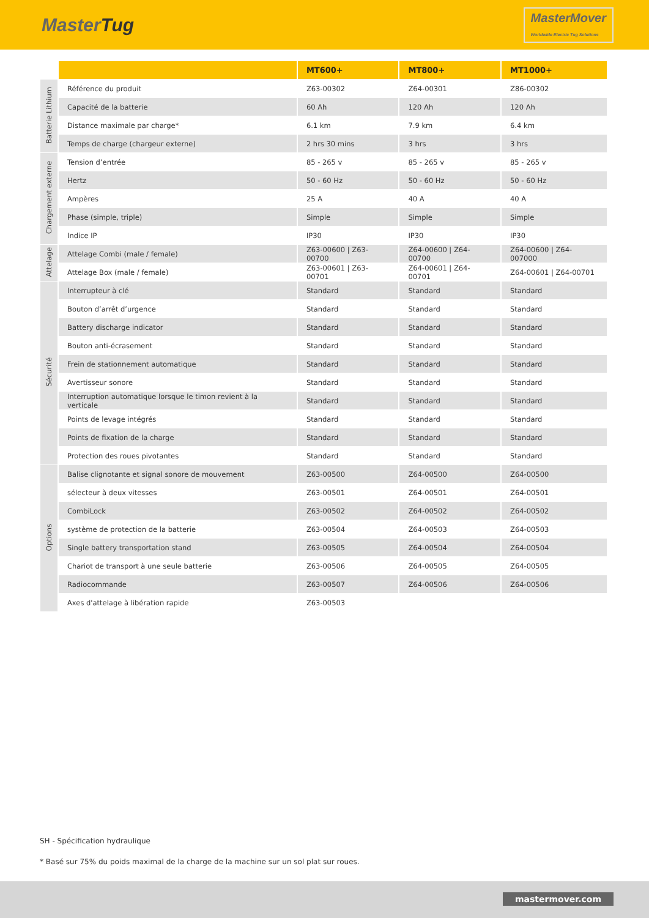MasterTug
MasterMover
Worldwide Electric Tug Solutions
| | | MT600+ | MT800+ | MT1000+ |
| Batterie Lithium | Référence du produit | Z63-00302 | Z64-00301 | Z86-00302 |
| | Capacité de la batterie | 60 Ah | 120 Ah | 120 Ah |
| | Distance maximale par charge* | 6.1 km | 7.9 km | 6.4 km |
| | Temps de charge (chargeur externe) | 2 hrs 30 mins | 3 hrs | 3 hrs |
| Chargement externe | Tension d’entrée | 85 - 265 v | 85 - 265 v | 85 - 265 v |
| | Hertz | 50 - 60 Hz | 50 - 60 Hz | 50 - 60 Hz |
| | Ampères | 25 A | 40 A | 40 A |
| | Phase (simple, triple) | Simple | Simple | Simple |
| | Indice IP | IP30 | IP30 | IP30 |
| Attelage | Attelage Combi (male / female) | Z63-00600 / Z63-00700 | Z64-00600 / Z64-00700 | Z64-00600 / Z64-007000 |
| | Attelage Box (male / female) | Z63-00601 / Z63-00701 | Z64-00601 / Z64-00701 | Z64-00601 / Z64-00701 |
| Sécurité | Interrupteur à clé | Standard | Standard | Standard |
| | Bouton d’arrêt d’urgence | Standard | Standard | Standard |
| | Battery discharge indicator | Standard | Standard | Standard |
| | Bouton anti-écrasement | Standard | Standard | Standard |
| | Frein de stationnement automatique | Standard | Standard | Standard |
| | Avertisseur sonore | Standard | Standard | Standard |
| | Interruption automatique lorsque le timon revient à la verticale | Standard | Standard | Standard |
| | Points de levage intégrés | Standard | Standard | Standard |
| | Points de fixation de la charge | Standard | Standard | Standard |
| | Protection des roues pivotantes | Standard | Standard | Standard |
| Options | Balise clignotante et signal sonore de mouvement | Z63-00500 | Z64-00500 | Z64-00500 |
| | sélecteur à deux vitesses | Z63-00501 | Z64-00501 | Z64-00501 |
| | CombiLock | Z63-00502 | Z64-00502 | Z64-00502 |
| | système de protection de la batterie | Z63-00504 | Z64-00503 | Z64-00503 |
| | Single battery transportation stand | Z63-00505 | Z64-00504 | Z64-00504 |
| | Chariot de transport à une seule batterie | Z63-00506 | Z64-00505 | Z64-00505 |
| | Radiocommande | Z63-00507 | Z64-00506 | Z64-00506 |
| | Axes d'attelage à libération rapide | Z63-00503 | | |
SH - Spécification hydraulique
* Basé sur 75% du poids maximal de la charge de la machine sur un sol plat sur roues.
mastermover.com